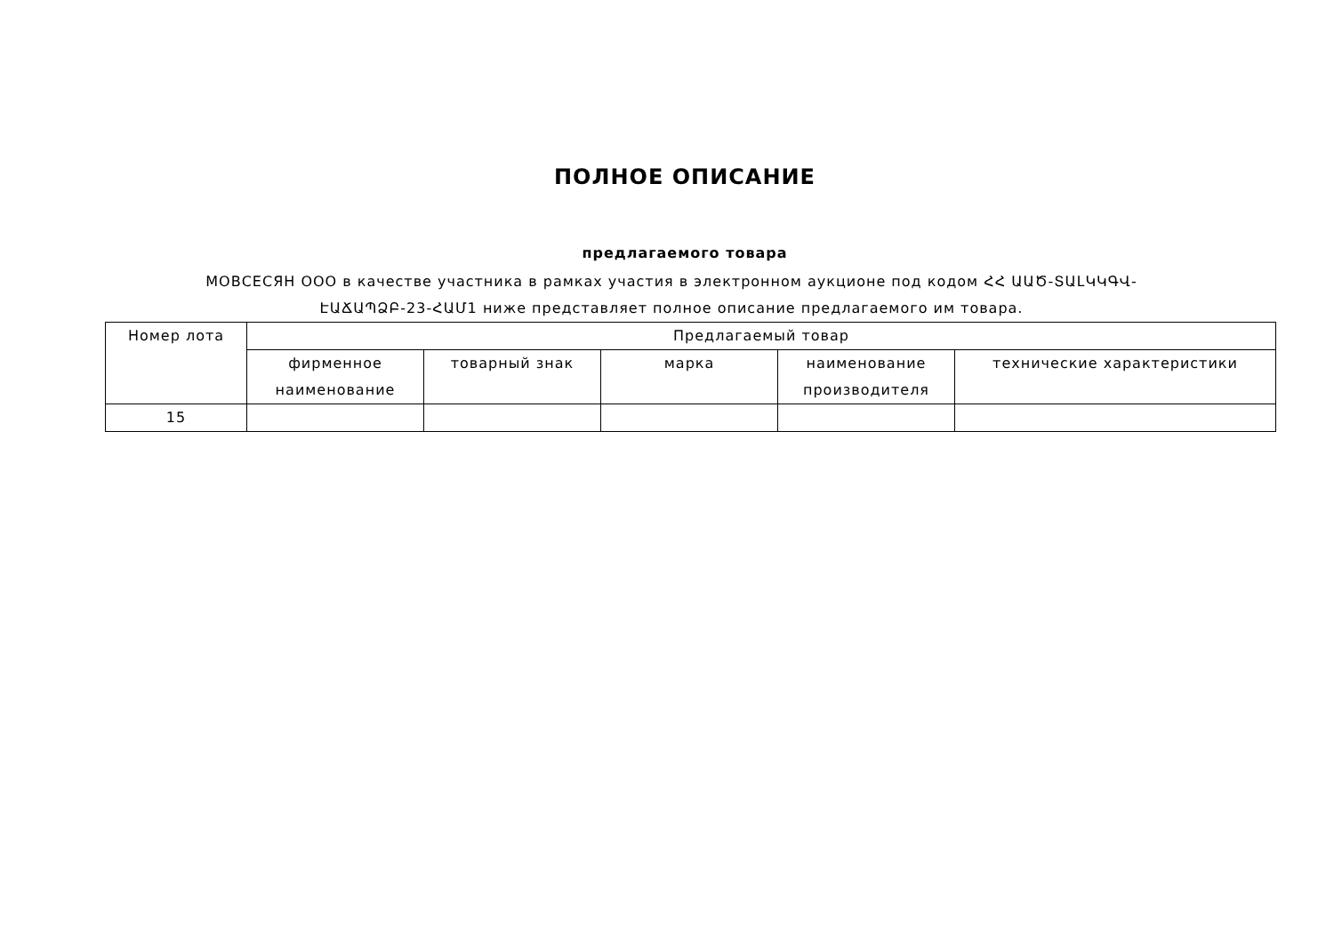ПОЛНОЕ ОПИСАНИЕ
предлагаемого товара
МОВСЕСЯН ООО в качестве участника в рамках участия в электронном аукционе под кодом ՀՀ ԱԱԾ-ՏԱԼԿԿԳՎ-ԷԱՃԱՊՁԲ-23-ՀԱՄ1 ниже представляет полное описание предлагаемого им товара.
| Номер лота | Предлагаемый товар | | | | |
| --- | --- | --- | --- | --- | --- |
| | фирменное наименование | товарный знак | марка | наименование производителя | технические характеристики |
| 15 | | | | | |